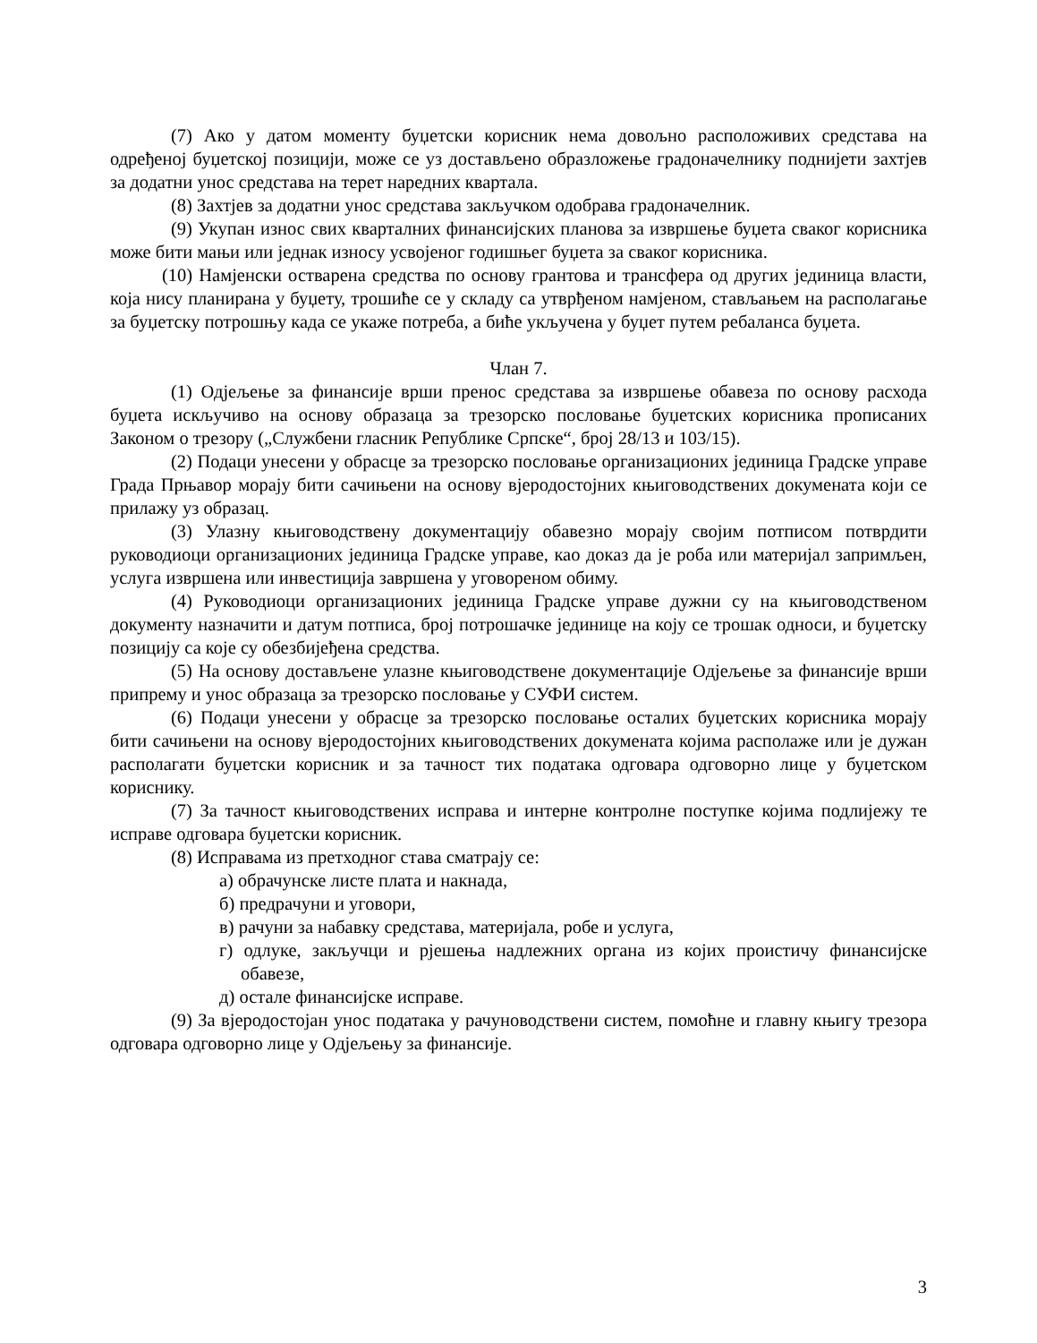(7) Ако у датом моменту буџетски корисник нема довољно расположивих средстава на одређеној буџетској позицији, може се уз достављено образложење градоначелнику поднијети захтјев за додатни унос средстава на терет наредних квартала.
(8) Захтјев за додатни унос средстава закључком одобрава градоначелник.
(9) Укупан износ свих кварталних финансијских планова за извршење буџета сваког корисника може бити мањи или једнак износу усвојеног годишњег буџета за сваког корисника.
(10) Намјенски остварена средства по основу грантова и трансфера од других јединица власти, која нису планирана у буџету, трошиће се у складу са утврђеном намјеном, стављањем на располагање за буџетску потрошњу када се укаже потреба, а биће укључена у буџет путем ребаланса буџета.
Члан 7.
(1) Одјељење за финансије врши пренос средстава за извршење обавеза по основу расхода буџета искључиво на основу образаца за трезорско пословање буџетских корисника прописаних Законом о трезору („Службени гласник Републике Српске“, број 28/13 и 103/15).
(2) Подаци унесени у обрасце за трезорско пословање организационих јединица Градске управе Града Прњавор морају бити сачињени на основу вјеродостојних књиговодствених докумената који се прилажу уз образац.
(3) Улазну књиговодствену документацију обавезно морају својим потписом потврдити руководиоци организационих јединица Градске управе, као доказ да је роба или материјал запримљен, услуга извршена или инвестиција завршена у уговореном обиму.
(4) Руководиоци организационих јединица Градске управе дужни су на књиговодственом документу назначити и датум потписа, број потрошачке јединице на коју се трошак односи, и буџетску позицију са које су обезбијеђена средства.
(5) На основу достављене улазне књиговодствене документације Одјељење за финансије врши припрему и унос образаца за трезорско пословање у СУФИ систем.
(6) Подаци унесени у обрасце за трезорско пословање осталих буџетских корисника морају бити сачињени на основу вјеродостојних књиговодствених докумената којима располаже или је дужан располагати буџетски корисник и за тачност тих података одговара одговорно лице у буџетском кориснику.
(7) За тачност књиговодствених исправа и интерне контролне поступке којима подлијежу те исправе одговара буџетски корисник.
(8) Исправама из претходног става сматрају се:
а) обрачунске листе плата и накнада,
б) предрачуни и уговори,
в) рачуни за набавку средстава, материјала, робе и услуга,
г) одлуке, закључци и рјешења надлежних органа из којих проистичу финансијске обавезе,
д) остале финансијске исправе.
(9) За вјеродостојан унос података у рачуноводствени систем, помоћне и главну књигу трезора одговара одговорно лице у Одјељењу за финансије.
3